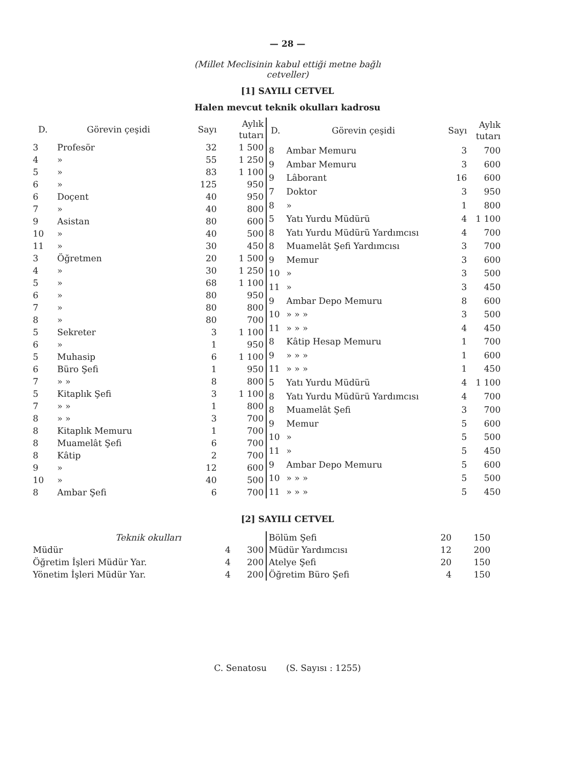— 28 —
(Millet Meclisinin kabul ettiği metne bağlı
cetveller)
[1] SAYILI CETVEL
Halen mevcut teknik okulları kadrosu
| D. | Görevin çeşidi | Sayı | Aylık tutarı |
| --- | --- | --- | --- |
| 3 | Profesör | 32 | 1 500 |
| 4 | » | 55 | 1 250 |
| 5 | » | 83 | 1 100 |
| 6 | » | 125 | 950 |
| 6 | Doçent | 40 | 950 |
| 7 | » | 40 | 800 |
| 9 | Asistan | 80 | 600 |
| 10 | » | 40 | 500 |
| 11 | » | 30 | 450 |
| 3 | Öğretmen | 20 | 1 500 |
| 4 | » | 30 | 1 250 |
| 5 | » | 68 | 1 100 |
| 6 | » | 80 | 950 |
| 7 | » | 80 | 800 |
| 8 | » | 80 | 700 |
| 5 | Sekreter | 3 | 1 100 |
| 6 | » | 1 | 950 |
| 5 | Muhasip | 6 | 1 100 |
| 6 | Büro Şefi | 1 | 950 |
| 7 | » » | 8 | 800 |
| 5 | Kitaplık Şefi | 3 | 1 100 |
| 7 | » » | 1 | 800 |
| 8 | » » | 3 | 700 |
| 8 | Kitaplık Memuru | 1 | 700 |
| 8 | Muamelât Şefi | 6 | 700 |
| 8 | Kâtip | 2 | 700 |
| 9 | » | 12 | 600 |
| 10 | » | 40 | 500 |
| 8 | Ambar Şefi | 6 | 700 |
| D. | Görevin çeşidi | Sayı | Aylık tutarı |
| --- | --- | --- | --- |
| 8 | Ambar Memuru | 3 | 700 |
| 9 | Ambar Memuru | 3 | 600 |
| 9 | Lâborant | 16 | 600 |
| 7 | Doktor | 3 | 950 |
| 8 | » | 1 | 800 |
| 5 | Yatı Yurdu Müdürü | 4 | 1 100 |
| 8 | Yatı Yurdu Müdürü Yardımcısı | 4 | 700 |
| 8 | Muamelât Şefi Yardımcısı | 3 | 700 |
| 9 | Memur | 3 | 600 |
| 10 | » | 3 | 500 |
| 11 | » | 3 | 450 |
| 9 | Ambar Depo Memuru | 8 | 600 |
| 10 | » » » | 3 | 500 |
| 11 | » » » | 4 | 450 |
| 8 | Kâtip Hesap Memuru | 1 | 700 |
| 9 | » » » | 1 | 600 |
| 11 | » » » | 1 | 450 |
| 5 | Yatı Yurdu Müdürü | 4 | 1 100 |
| 8 | Yatı Yurdu Müdürü Yardımcısı | 4 | 700 |
| 8 | Muamelât Şefi | 3 | 700 |
| 9 | Memur | 5 | 600 |
| 10 | » | 5 | 500 |
| 11 | » | 5 | 450 |
| 9 | Ambar Depo Memuru | 5 | 600 |
| 10 | » » » | 5 | 500 |
| 11 | » » » | 5 | 450 |
[2] SAYILI CETVEL
| Teknik okulları | | |
| Müdür | 4 | 300 |
| Öğretim İşleri Müdür Yar. | 4 | 200 |
| Yönetim İşleri Müdür Yar. | 4 | 200 |
| Bölüm Şefi | 20 | 150 |
| Müdür Yardımcısı | 12 | 200 |
| Atelye Şefi | 20 | 150 |
| Öğretim Büro Şefi | 4 | 150 |
C. Senatosu (S. Sayısı : 1255)